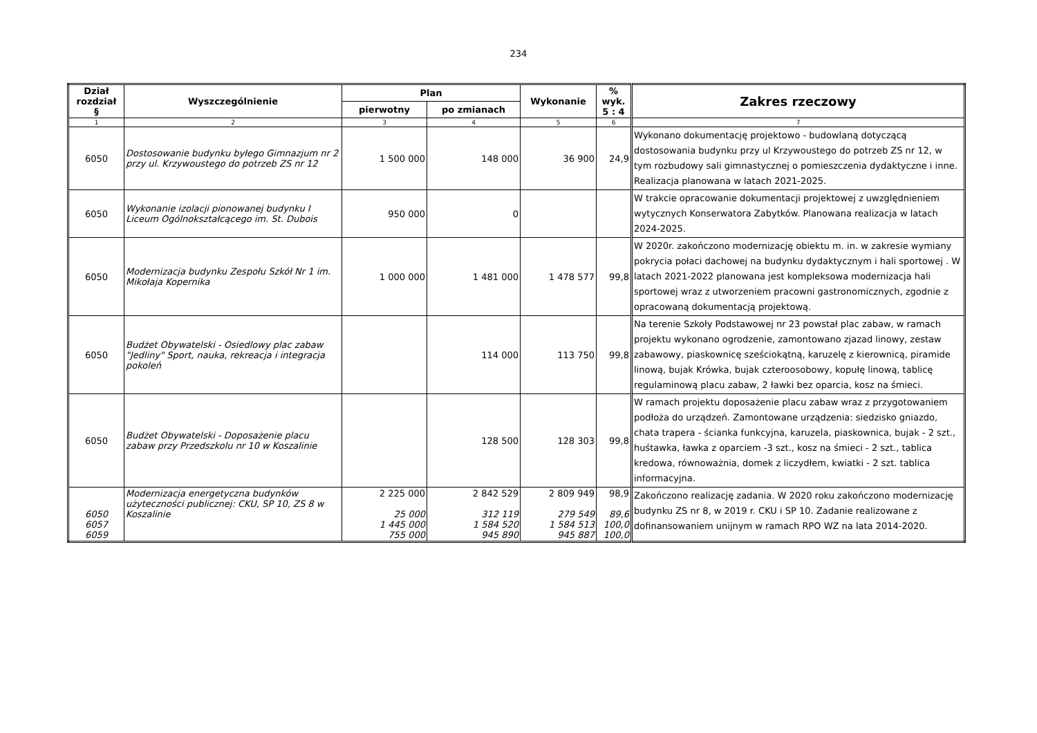234
| Dział rozdział § | Wyszczególnienie | Plan | | Wykonanie | % wyk. 5 : 4 | Zakres rzeczowy |
| --- | --- | --- | --- | --- | --- | --- |
| | | pierwotny | po zmianach | | | |
| 1 | 2 | 3 | 4 | 5 | 6 | 7 |
| 6050 | Dostosowanie budynku byłego Gimnazjum nr 2 przy ul. Krzywoustego do potrzeb ZS nr 12 | 1 500 000 | 148 000 | 36 900 | 24,9 | Wykonano dokumentację projektowo - budowlaną dotyczącą dostosowania budynku przy ul Krzywoustego do potrzeb ZS nr 12, w tym rozbudowy sali gimnastycznej o pomieszczenia dydaktyczne i inne. Realizacja planowana w latach 2021-2025. |
| 6050 | Wykonanie izolacji pionowanej budynku I Liceum Ogólnokształcącego im. St. Dubois | 950 000 | 0 | | | W trakcie opracowanie dokumentacji projektowej z uwzględnieniem wytycznych Konserwatora Zabytków. Planowana realizacja w latach 2024-2025. |
| 6050 | Modernizacja budynku Zespołu Szkół Nr 1 im. Mikołaja Kopernika | 1 000 000 | 1 481 000 | 1 478 577 | 99,8 | W 2020r. zakończono modernizację obiektu m. in. w zakresie wymiany pokrycia połaci dachowej na budynku dydaktycznym i hali sportowej . W latach 2021-2022 planowana jest kompleksowa modernizacja hali sportowej wraz z utworzeniem pracowni gastronomicznych, zgodnie z opracowaną dokumentacją projektową. |
| 6050 | Budżet Obywatelski - Osiedlowy plac zabaw "Jedliny" Sport, nauka, rekreacja i integracja pokoleń | | 114 000 | 113 750 | 99,8 | Na terenie Szkoły Podstawowej nr 23 powstał plac zabaw, w ramach projektu wykonano ogrodzenie, zamontowano zjazad linowy, zestaw zabawowy, piaskownicę sześciokątną, karuzelę z kierownicą, piramide linową, bujak Krówka, bujak czteroosobowy, kopułę linową, tablicę regulaminową placu zabaw, 2 ławki bez oparcia, kosz na śmieci. |
| 6050 | Budżet Obywatelski - Doposażenie placu zabaw przy Przedszkolu nr 10 w Koszalinie | | 128 500 | 128 303 | 99,8 | W ramach projektu doposażenie placu zabaw wraz z przygotowaniem podłoża do urządzeń. Zamontowane urządzenia: siedzisko gniazdo, chata trapera - ścianka funkcyjna, karuzela, piaskownica, bujak - 2 szt., huśtawka, ławka z oparciem -3 szt., kosz na śmieci - 2 szt., tablica kredowa, równoważnia, domek z liczydłem, kwiatki - 2 szt. tablica informacyjna. |
| 6050 6057 6059 | Modernizacja energetyczna budynków użyteczności publicznej: CKU, SP 10, ZS 8 w Koszalinie | 2 225 000 25 000 1 445 000 755 000 | 2 842 529 312 119 1 584 520 945 890 | 2 809 949 279 549 1 584 513 945 887 | 98,9 89,6 100,0 100,0 | Zakończono realizację zadania. W 2020 roku zakończono modernizację budynku ZS nr 8, w 2019 r. CKU i SP 10. Zadanie realizowane z dofinansowaniem unijnym w ramach RPO WZ na lata 2014-2020. |